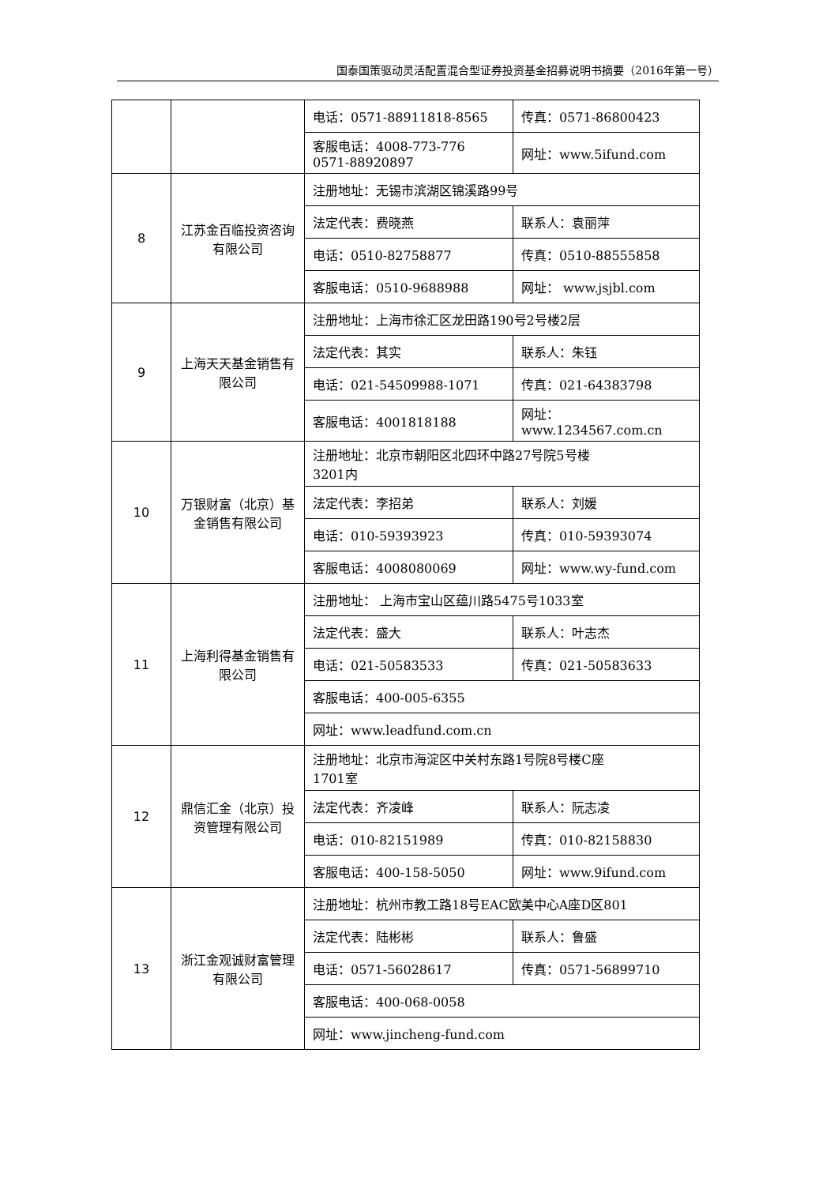国泰国策驱动灵活配置混合型证券投资基金招募说明书摘要（2016年第一号）
| | | 电话：0571-88911818-8565 | 传真：0571-86800423 |
| | | 客服电话：4008-773-776 0571-88920897 | 网址：www.5ifund.com |
| 8 | 江苏金百临投资咨询有限公司 | 注册地址：无锡市滨湖区锦溪路99号 | |
| | | 法定代表：费晓燕 | 联系人：袁丽萍 |
| | | 电话：0510-82758877 | 传真：0510-88555858 |
| | | 客服电话：0510-9688988 | 网址： www.jsjbl.com |
| 9 | 上海天天基金销售有限公司 | 注册地址：上海市徐汇区龙田路190号2号楼2层 | |
| | | 法定代表：其实 | 联系人：朱钰 |
| | | 电话：021-54509988-1071 | 传真：021-64383798 |
| | | 客服电话：4001818188 | 网址： www.1234567.com.cn |
| 10 | 万银财富（北京）基金销售有限公司 | 注册地址：北京市朝阳区北四环中路27号院5号楼 3201内 | |
| | | 法定代表：李招弟 | 联系人：刘媛 |
| | | 电话：010-59393923 | 传真：010-59393074 |
| | | 客服电话：4008080069 | 网址：www.wy-fund.com |
| 11 | 上海利得基金销售有限公司 | 注册地址： 上海市宝山区蕴川路5475号1033室 | |
| | | 法定代表：盛大 | 联系人：叶志杰 |
| | | 电话：021-50583533 | 传真：021-50583633 |
| | | 客服电话：400-005-6355 | |
| | | 网址：www.leadfund.com.cn | |
| 12 | 鼎信汇金（北京）投资管理有限公司 | 注册地址：北京市海淀区中关村东路1号院8号楼C座 1701室 | |
| | | 法定代表：齐凌峰 | 联系人：阮志凌 |
| | | 电话：010-82151989 | 传真：010-82158830 |
| | | 客服电话：400-158-5050 | 网址：www.9ifund.com |
| 13 | 浙江金观诚财富管理有限公司 | 注册地址：杭州市教工路18号EAC欧美中心A座D区801 | |
| | | 法定代表：陆彬彬 | 联系人：鲁盛 |
| | | 电话：0571-56028617 | 传真：0571-56899710 |
| | | 客服电话：400-068-0058 | |
| | | 网址：www.jincheng-fund.com | |